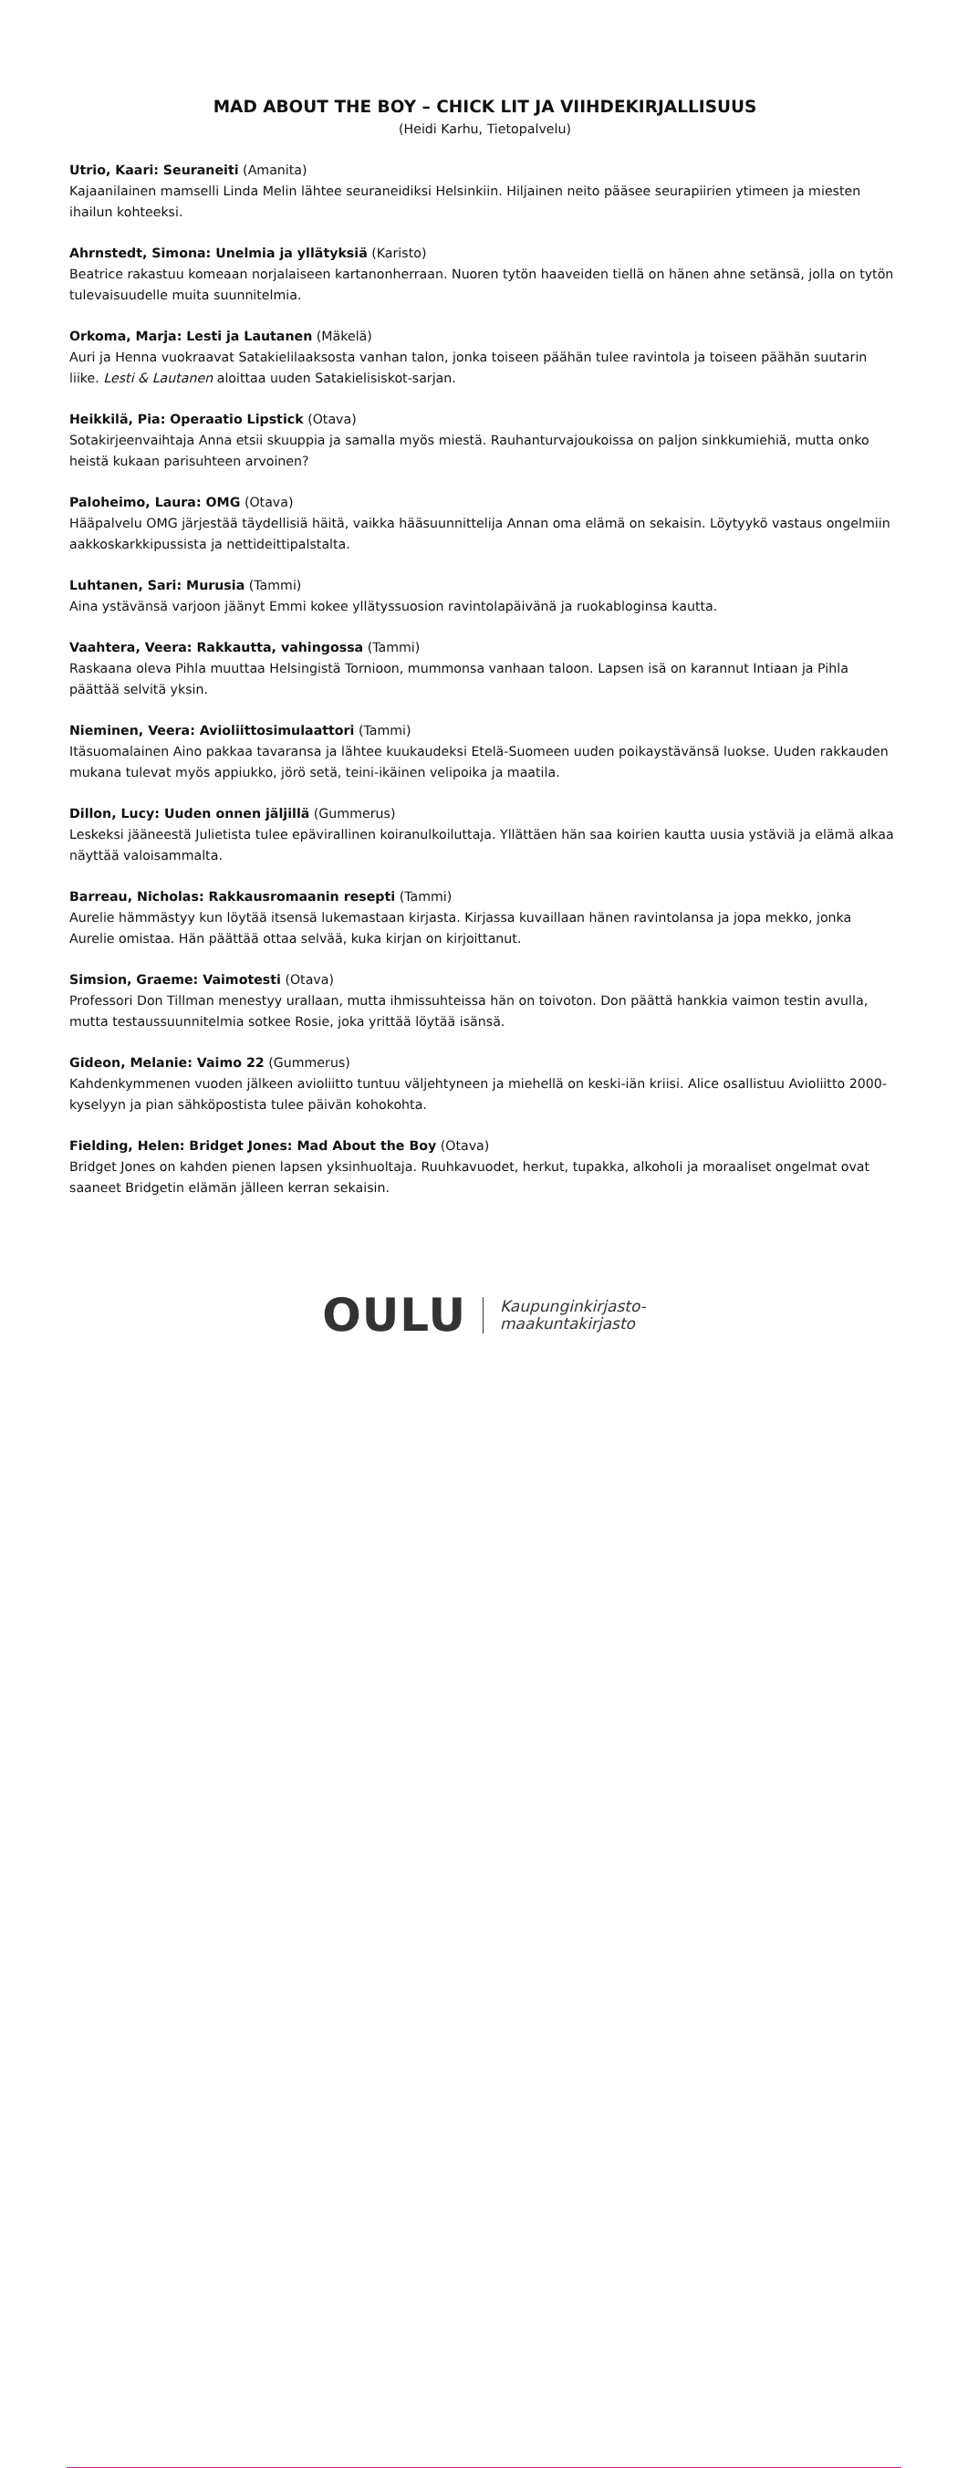MAD ABOUT THE BOY – CHICK LIT JA VIIHDEKIRJALLISUUS
(Heidi Karhu, Tietopalvelu)
Utrio, Kaari: Seuraneiti (Amanita)
Kajaanilainen mamselli Linda Melin lähtee seuraneidiksi Helsinkiin. Hiljainen neito pääsee seurapiirien ytimeen ja miesten ihailun kohteeksi.
Ahrnstedt, Simona: Unelmia ja yllätyksiä (Karisto)
Beatrice rakastuu komeaan norjalaiseen kartanonherraan. Nuoren tytön haaveiden tiellä on hänen ahne setänsä, jolla on tytön tulevaisuudelle muita suunnitelmia.
Orkoma, Marja: Lesti ja Lautanen (Mäkelä)
Auri ja Henna vuokraavat Satakielilaaksosta vanhan talon, jonka toiseen päähän tulee ravintola ja toiseen päähän suutarin liike. Lesti & Lautanen aloittaa uuden Satakielisiskot-sarjan.
Heikkilä, Pia: Operaatio Lipstick (Otava)
Sotakirjeenvaihtaja Anna etsii skuuppia ja samalla myös miestä. Rauhanturvajoukoissa on paljon sinkkumiehiä, mutta onko heistä kukaan parisuhteen arvoinen?
Paloheimo, Laura: OMG (Otava)
Hääpalvelu OMG järjestää täydellisiä häitä, vaikka hääsuunnittelija Annan oma elämä on sekaisin. Löytyykö vastaus ongelmiin aakkoskarkkipussista ja nettideittipalstalta.
Luhtanen, Sari: Murusia (Tammi)
Aina ystävänsä varjoon jäänyt Emmi kokee yllätyssuosion ravintolapäivänä ja ruokabloginsa kautta.
Vaahtera, Veera: Rakkautta, vahingossa (Tammi)
Raskaana oleva Pihla muuttaa Helsingistä Tornioon, mummonsa vanhaan taloon. Lapsen isä on karannut Intiaan ja Pihla päättää selvitä yksin.
Nieminen, Veera: Avioliittosimulaattori (Tammi)
Itäsuomalainen Aino pakkaa tavaransa ja lähtee kuukaudeksi Etelä-Suomeen uuden poikaystävänsä luokse. Uuden rakkauden mukana tulevat myös appiukko, jörö setä, teini-ikäinen velipoika ja maatila.
Dillon, Lucy: Uuden onnen jäljillä (Gummerus)
Leskeksi jääneestä Julietista tulee epävirallinen koiranulkoiluttaja. Yllättäen hän saa koirien kautta uusia ystäviä ja elämä alkaa näyttää valoisammalta.
Barreau, Nicholas: Rakkausromaanin resepti (Tammi)
Aurelie hämmästyy kun löytää itsensä lukemastaan kirjasta. Kirjassa kuvaillaan hänen ravintolansa ja jopa mekko, jonka Aurelie omistaa. Hän päättää ottaa selvää, kuka kirjan on kirjoittanut.
Simsion, Graeme: Vaimotesti (Otava)
Professori Don Tillman menestyy urallaan, mutta ihmissuhteissa hän on toivoton. Don päättä hankkia vaimon testin avulla, mutta testaussuunnitelmia sotkee Rosie, joka yrittää löytää isänsä.
Gideon, Melanie: Vaimo 22 (Gummerus)
Kahdenkymmenen vuoden jälkeen avioliitto tuntuu väljehtyneen ja miehellä on keski-iän kriisi. Alice osallistuu Avioliitto 2000-kyselyyn ja pian sähköpostista tulee päivän kohokohta.
Fielding, Helen: Bridget Jones: Mad About the Boy (Otava)
Bridget Jones on kahden pienen lapsen yksinhuoltaja. Ruuhkavuodet, herkut, tupakka, alkoholi ja moraaliset ongelmat ovat saaneet Bridgetin elämän jälleen kerran sekaisin.
OULU Kaupunginkirjasto-
maakuntakirjasto